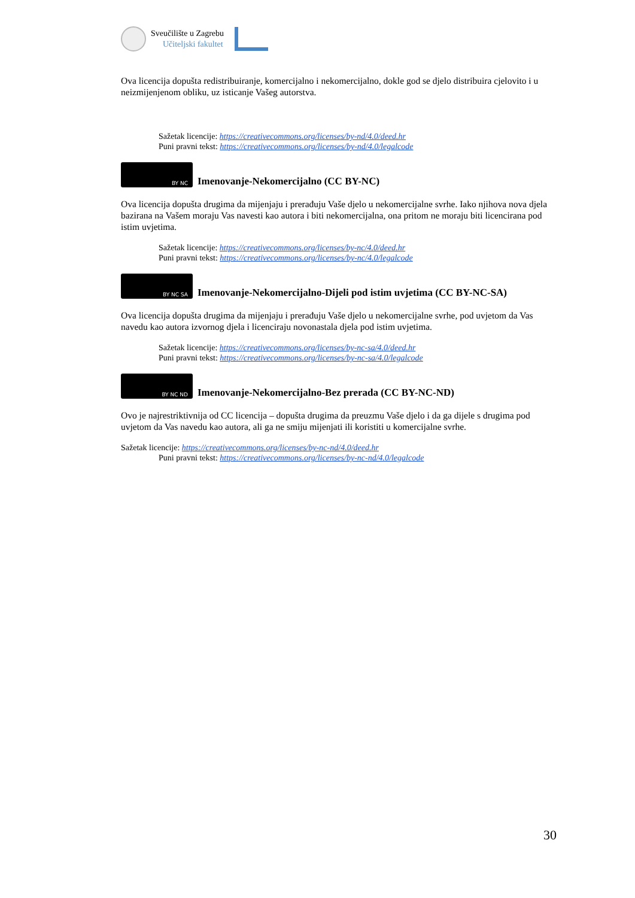Sveučilište u Zagrebu
Učiteljski fakultet
Ova licencija dopušta redistribuiranje, komercijalno i nekomercijalno, dokle god se djelo distribuira cjelovito i u neizmijenjenom obliku, uz isticanje Vašeg autorstva.
Sažetak licencije: https://creativecommons.org/licenses/by-nd/4.0/deed.hr
Puni pravni tekst: https://creativecommons.org/licenses/by-nd/4.0/legalcode
BY NC
Imenovanje-Nekomercijalno (CC BY-NC)
Ova licencija dopušta drugima da mijenjaju i prerađuju Vaše djelo u nekomercijalne svrhe. Iako njihova nova djela bazirana na Vašem moraju Vas navesti kao autora i biti nekomercijalna, ona pritom ne moraju biti licencirana pod istim uvjetima.
Sažetak licencije: https://creativecommons.org/licenses/by-nc/4.0/deed.hr
Puni pravni tekst: https://creativecommons.org/licenses/by-nc/4.0/legalcode
BY NC SA
Imenovanje-Nekomercijalno-Dijeli pod istim uvjetima (CC BY-NC-SA)
Ova licencija dopušta drugima da mijenjaju i prerađuju Vaše djelo u nekomercijalne svrhe, pod uvjetom da Vas navedu kao autora izvornog djela i licenciraju novonastala djela pod istim uvjetima.
Sažetak licencije: https://creativecommons.org/licenses/by-nc-sa/4.0/deed.hr
Puni pravni tekst: https://creativecommons.org/licenses/by-nc-sa/4.0/legalcode
BY NC ND
Imenovanje-Nekomercijalno-Bez prerada (CC BY-NC-ND)
Ovo je najrestriktivnija od CC licencija – dopušta drugima da preuzmu Vaše djelo i da ga dijele s drugima pod uvjetom da Vas navedu kao autora, ali ga ne smiju mijenjati ili koristiti u komercijalne svrhe.
Sažetak licencije: https://creativecommons.org/licenses/by-nc-nd/4.0/deed.hr
Puni pravni tekst: https://creativecommons.org/licenses/by-nc-nd/4.0/legalcode
30